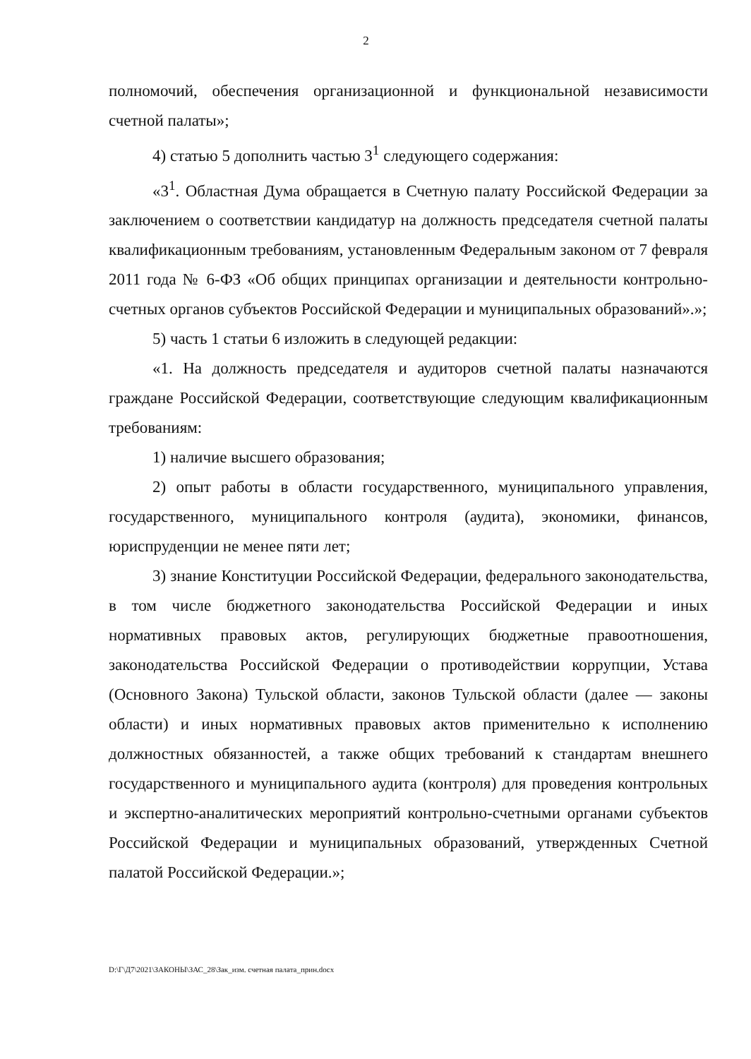2
полномочий, обеспечения организационной и функциональной независимости счетной палаты»;
4) статью 5 дополнить частью 3<sup>1</sup> следующего содержания:
«3<sup>1</sup>. Областная Дума обращается в Счетную палату Российской Федерации за заключением о соответствии кандидатур на должность председателя счетной палаты квалификационным требованиям, установленным Федеральным законом от 7 февраля 2011 года № 6-ФЗ «Об общих принципах организации и деятельности контрольно-счетных органов субъектов Российской Федерации и муниципальных образований».»;
5) часть 1 статьи 6 изложить в следующей редакции:
«1. На должность председателя и аудиторов счетной палаты назначаются граждане Российской Федерации, соответствующие следующим квалификационным требованиям:
1) наличие высшего образования;
2) опыт работы в области государственного, муниципального управления, государственного, муниципального контроля (аудита), экономики, финансов, юриспруденции не менее пяти лет;
3) знание Конституции Российской Федерации, федерального законодательства, в том числе бюджетного законодательства Российской Федерации и иных нормативных правовых актов, регулирующих бюджетные правоотношения, законодательства Российской Федерации о противодействии коррупции, Устава (Основного Закона) Тульской области, законов Тульской области (далее — законы области) и иных нормативных правовых актов применительно к исполнению должностных обязанностей, а также общих требований к стандартам внешнего государственного и муниципального аудита (контроля) для проведения контрольных и экспертно-аналитических мероприятий контрольно-счетными органами субъектов Российской Федерации и муниципальных образований, утвержденных Счетной палатой Российской Федерации.»;
D:\Г\Д7\2021\ЗАКОНЫ\ЗАС_28\Зак_изм. счетная палата_прин.docx